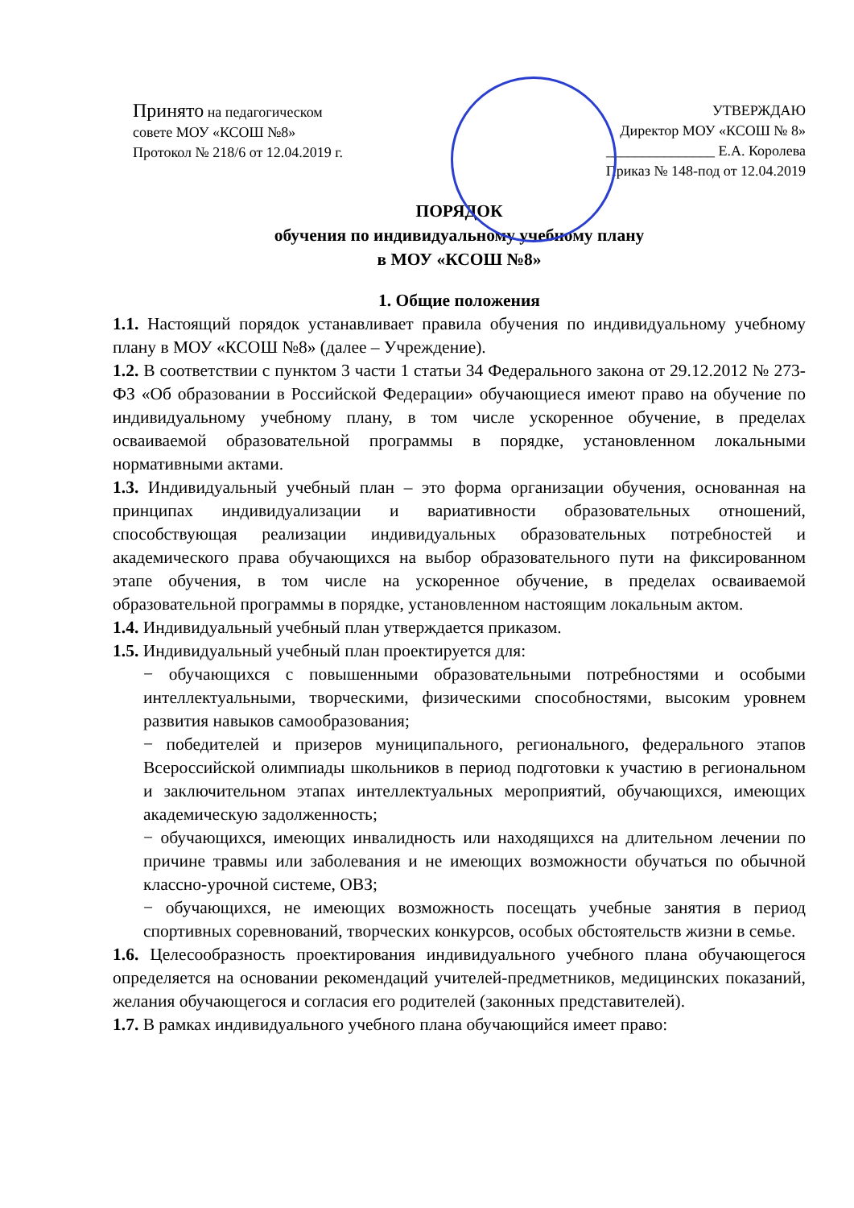Принято на педагогическом
совете МОУ «КСОШ №8»
Протокол № 218/6 от 12.04.2019 г.
УТВЕРЖДАЮ
Директор МОУ «КСОШ № 8»
_______________ Е.А. Королева
Приказ № 148-под от 12.04.2019
ПОРЯДОК
обучения по индивидуальному учебному плану
в МОУ «КСОШ №8»
1. Общие положения
1.1. Настоящий порядок устанавливает правила обучения по индивидуальному учебному плану в МОУ «КСОШ №8» (далее – Учреждение).
1.2. В соответствии с пунктом 3 части 1 статьи 34 Федерального закона от 29.12.2012 № 273-ФЗ «Об образовании в Российской Федерации» обучающиеся имеют право на обучение по индивидуальному учебному плану, в том числе ускоренное обучение, в пределах осваиваемой образовательной программы в порядке, установленном локальными нормативными актами.
1.3. Индивидуальный учебный план – это форма организации обучения, основанная на принципах индивидуализации и вариативности образовательных отношений, способствующая реализации индивидуальных образовательных потребностей и академического права обучающихся на выбор образовательного пути на фиксированном этапе обучения, в том числе на ускоренное обучение, в пределах осваиваемой образовательной программы в порядке, установленном настоящим локальным актом.
1.4. Индивидуальный учебный план утверждается приказом.
1.5. Индивидуальный учебный план проектируется для:
− обучающихся с повышенными образовательными потребностями и особыми интеллектуальными, творческими, физическими способностями, высоким уровнем развития навыков самообразования;
− победителей и призеров муниципального, регионального, федерального этапов Всероссийской олимпиады школьников в период подготовки к участию в региональном и заключительном этапах интеллектуальных мероприятий, обучающихся, имеющих академическую задолженность;
− обучающихся, имеющих инвалидность или находящихся на длительном лечении по причине травмы или заболевания и не имеющих возможности обучаться по обычной классно-урочной системе, ОВЗ;
− обучающихся, не имеющих возможность посещать учебные занятия в период спортивных соревнований, творческих конкурсов, особых обстоятельств жизни в семье.
1.6. Целесообразность проектирования индивидуального учебного плана обучающегося определяется на основании рекомендаций учителей-предметников, медицинских показаний, желания обучающегося и согласия его родителей (законных представителей).
1.7. В рамках индивидуального учебного плана обучающийся имеет право: